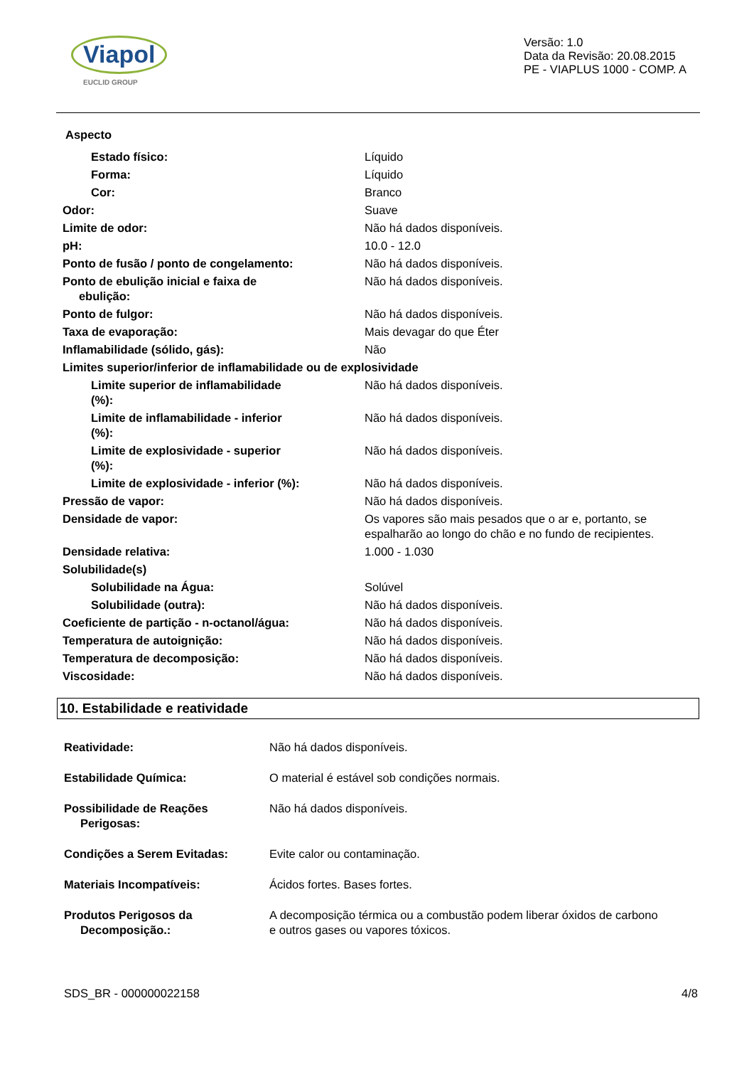Viapol
EUCLID GROUP
Versão: 1.0
Data da Revisão: 20.08.2015
PE - VIAPLUS 1000 - COMP. A
| Aspecto | |
| Estado físico: | Líquido |
| Forma: | Líquido |
| Cor: | Branco |
| Odor: | Suave |
| Limite de odor: | Não há dados disponíveis. |
| pH: | 10.0 - 12.0 |
| Ponto de fusão / ponto de congelamento: | Não há dados disponíveis. |
| Ponto de ebulição inicial e faixa de ebulição: | Não há dados disponíveis. |
| Ponto de fulgor: | Não há dados disponíveis. |
| Taxa de evaporação: | Mais devagar do que Éter |
| Inflamabilidade (sólido, gás): | Não |
| Limites superior/inferior de inflamabilidade ou de explosividade | |
| Limite superior de inflamabilidade (%): | Não há dados disponíveis. |
| Limite de inflamabilidade - inferior (%): | Não há dados disponíveis. |
| Limite de explosividade - superior (%): | Não há dados disponíveis. |
| Limite de explosividade - inferior (%): | Não há dados disponíveis. |
| Pressão de vapor: | Não há dados disponíveis. |
| Densidade de vapor: | Os vapores são mais pesados que o ar e, portanto, se espalharão ao longo do chão e no fundo de recipientes. |
| Densidade relativa: | 1.000 - 1.030 |
| Solubilidade(s) | |
| Solubilidade na Água: | Solúvel |
| Solubilidade (outra): | Não há dados disponíveis. |
| Coeficiente de partição - n-octanol/água: | Não há dados disponíveis. |
| Temperatura de autoignição: | Não há dados disponíveis. |
| Temperatura de decomposição: | Não há dados disponíveis. |
| Viscosidade: | Não há dados disponíveis. |
10. Estabilidade e reatividade
| Reatividade: | Não há dados disponíveis. |
| Estabilidade Química: | O material é estável sob condições normais. |
| Possibilidade de Reações Perigosas: | Não há dados disponíveis. |
| Condições a Serem Evitadas: | Evite calor ou contaminação. |
| Materiais Incompatíveis: | Ácidos fortes. Bases fortes. |
| Produtos Perigosos da Decomposição.: | A decomposição térmica ou a combustão podem liberar óxidos de carbono e outros gases ou vapores tóxicos. |
SDS_BR - 000000022158 4/8